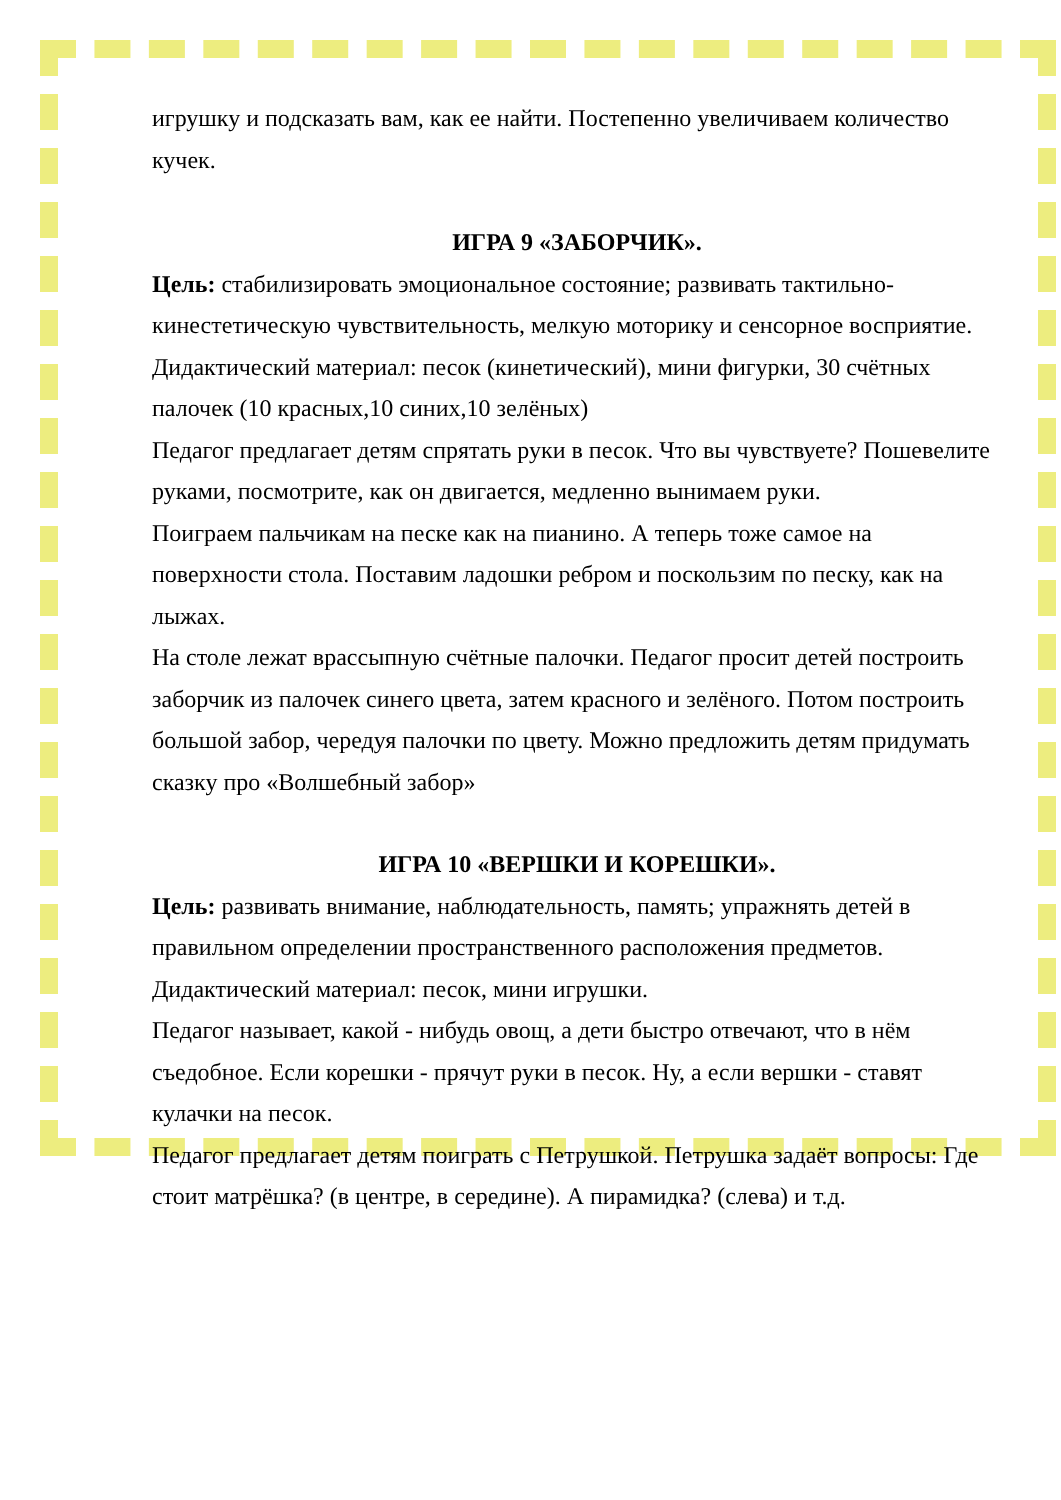игрушку и подсказать вам, как ее найти. Постепенно увеличиваем количество кучек.
ИГРА 9 «ЗАБОРЧИК».
Цель: стабилизировать эмоциональное состояние; развивать тактильно-кинестетическую чувствительность, мелкую моторику и сенсорное восприятие.
Дидактический материал: песок (кинетический), мини фигурки, 30 счётных палочек (10 красных,10 синих,10 зелёных)
Педагог предлагает детям спрятать руки в песок. Что вы чувствуете? Пошевелите руками, посмотрите, как он двигается, медленно вынимаем руки.
Поиграем пальчикам на песке как на пианино. А теперь тоже самое на поверхности стола. Поставим ладошки ребром и поскользим по песку, как на лыжах.
На столе лежат врассыпную счётные палочки. Педагог просит детей построить заборчик из палочек синего цвета, затем красного и зелёного. Потом построить большой забор, чередуя палочки по цвету. Можно предложить детям придумать сказку про «Волшебный забор»
ИГРА 10 «ВЕРШКИ И КОРЕШКИ».
Цель: развивать внимание, наблюдательность, память; упражнять детей в правильном определении пространственного расположения предметов.
Дидактический материал: песок, мини игрушки.
Педагог называет, какой - нибудь овощ, а дети быстро отвечают, что в нём съедобное. Если корешки - прячут руки в песок. Ну, а если вершки - ставят кулачки на песок.
Педагог предлагает детям поиграть с Петрушкой. Петрушка задаёт вопросы: Где стоит матрёшка? (в центре, в середине). А пирамидка? (слева) и т.д.